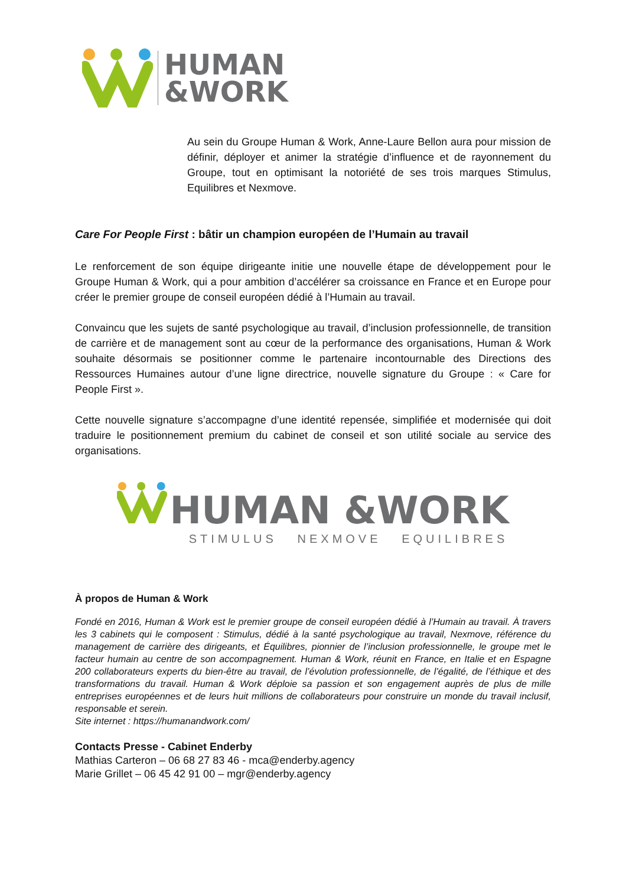HUMAN
&WORK
Au sein du Groupe Human & Work, Anne-Laure Bellon aura pour mission de définir, déployer et animer la stratégie d’influence et de rayonnement du Groupe, tout en optimisant la notoriété de ses trois marques Stimulus, Equilibres et Nexmove.
Care For People First : bâtir un champion européen de l’Humain au travail
Le renforcement de son équipe dirigeante initie une nouvelle étape de développement pour le Groupe Human & Work, qui a pour ambition d’accélérer sa croissance en France et en Europe pour créer le premier groupe de conseil européen dédié à l’Humain au travail.
Convaincu que les sujets de santé psychologique au travail, d’inclusion professionnelle, de transition de carrière et de management sont au cœur de la performance des organisations, Human & Work souhaite désormais se positionner comme le partenaire incontournable des Directions des Ressources Humaines autour d’une ligne directrice, nouvelle signature du Groupe : « Care for People First ».
Cette nouvelle signature s’accompagne d’une identité repensée, simplifiée et modernisée qui doit traduire le positionnement premium du cabinet de conseil et son utilité sociale au service des organisations.
HUMAN &WORK
STIMULUS NEXMOVE EQUILIBRES
À propos de Human & Work
Fondé en 2016, Human & Work est le premier groupe de conseil européen dédié à l’Humain au travail. À travers les 3 cabinets qui le composent : Stimulus, dédié à la santé psychologique au travail, Nexmove, référence du management de carrière des dirigeants, et Équilibres, pionnier de l’inclusion professionnelle, le groupe met le facteur humain au centre de son accompagnement. Human & Work, réunit en France, en Italie et en Espagne 200 collaborateurs experts du bien-être au travail, de l’évolution professionnelle, de l’égalité, de l’éthique et des transformations du travail. Human & Work déploie sa passion et son engagement auprès de plus de mille entreprises européennes et de leurs huit millions de collaborateurs pour construire un monde du travail inclusif, responsable et serein.
Site internet : https://humanandwork.com/
Contacts Presse - Cabinet Enderby
Mathias Carteron – 06 68 27 83 46 - mca@enderby.agency
Marie Grillet – 06 45 42 91 00 – mgr@enderby.agency